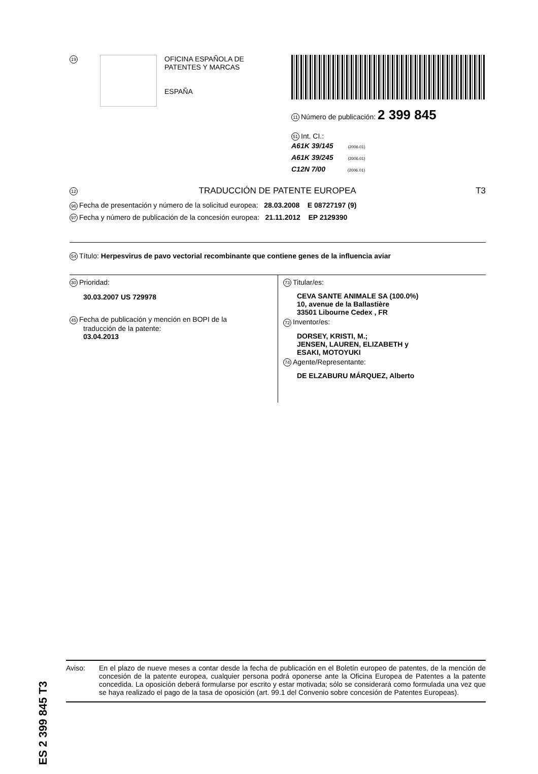19
OFICINA ESPAÑOLA DE
PATENTES Y MARCAS
ESPAÑA
11 Número de publicación: 2 399 845
51 Int. CI.:
A61K 39/145 (2006.01)
A61K 39/245 (2006.01)
C12N 7/00 (2006.01)
12 TRADUCCIÓN DE PATENTE EUROPEA T3
96 Fecha de presentación y número de la solicitud europea: 28.03.2008 E 08727197 (9)
97 Fecha y número de publicación de la concesión europea: 21.11.2012 EP 2129390
54 Título: Herpesvirus de pavo vectorial recombinante que contiene genes de la influencia aviar
30 Prioridad:
30.03.2007 US 729978
45 Fecha de publicación y mención en BOPI de la
traducción de la patente:
03.04.2013
73 Titular/es:
CEVA SANTE ANIMALE SA (100.0%)
10, avenue de la Ballastière
33501 Libourne Cedex , FR
72 Inventor/es:
DORSEY, KRISTI, M.;
JENSEN, LAUREN, ELIZABETH y
ESAKI, MOTOYUKI
74 Agente/Representante:
DE ELZABURU MÁRQUEZ, Alberto
ES 2 399 845 T3
Aviso: En el plazo de nueve meses a contar desde la fecha de publicación en el Boletín europeo de patentes, de la mención de concesión de la patente europea, cualquier persona podrá oponerse ante la Oficina Europea de Patentes a la patente concedida. La oposición deberá formularse por escrito y estar motivada; sólo se considerará como formulada una vez que se haya realizado el pago de la tasa de oposición (art. 99.1 del Convenio sobre concesión de Patentes Europeas).